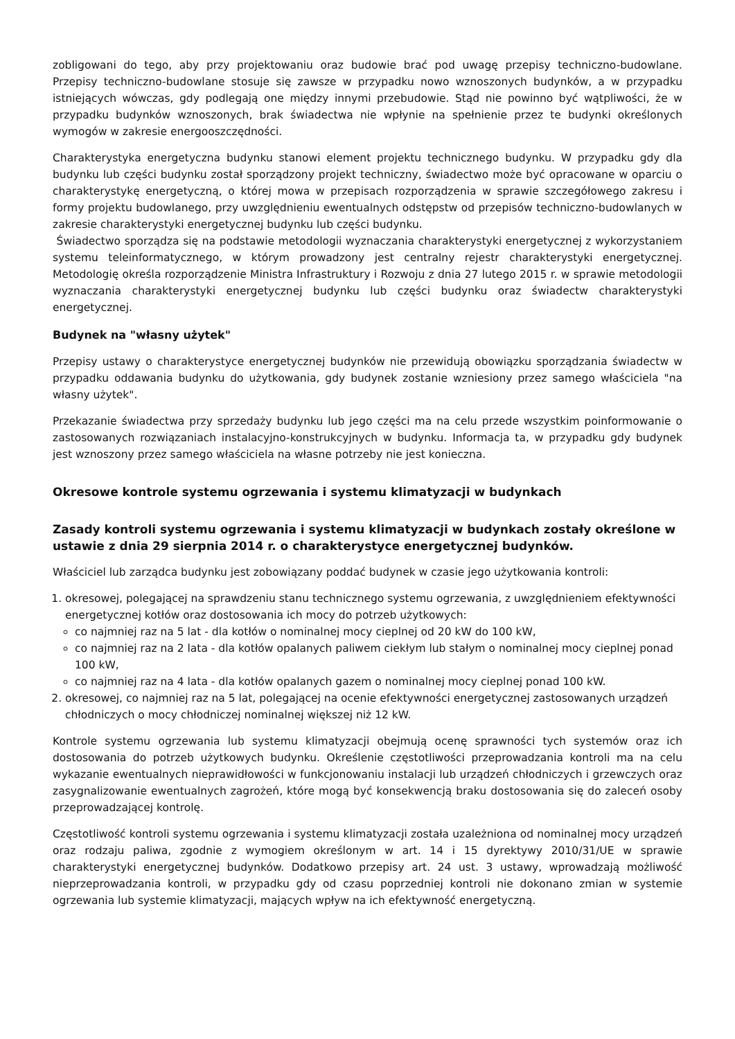zobligowani do tego, aby przy projektowaniu oraz budowie brać pod uwagę przepisy techniczno-budowlane. Przepisy techniczno-budowlane stosuje się zawsze w przypadku nowo wznoszonych budynków, a w przypadku istniejących wówczas, gdy podlegają one między innymi przebudowie. Stąd nie powinno być wątpliwości, że w przypadku budynków wznoszonych, brak świadectwa nie wpłynie na spełnienie przez te budynki określonych wymogów w zakresie energooszczędności.
Charakterystyka energetyczna budynku stanowi element projektu technicznego budynku. W przypadku gdy dla budynku lub części budynku został sporządzony projekt techniczny, świadectwo może być opracowane w oparciu o charakterystykę energetyczną, o której mowa w przepisach rozporządzenia w sprawie szczegółowego zakresu i formy projektu budowlanego, przy uwzględnieniu ewentualnych odstępstw od przepisów techniczno-budowlanych w zakresie charakterystyki energetycznej budynku lub części budynku.
Świadectwo sporządza się na podstawie metodologii wyznaczania charakterystyki energetycznej z wykorzystaniem systemu teleinformatycznego, w którym prowadzony jest centralny rejestr charakterystyki energetycznej. Metodologię określa rozporządzenie Ministra Infrastruktury i Rozwoju z dnia 27 lutego 2015 r. w sprawie metodologii wyznaczania charakterystyki energetycznej budynku lub części budynku oraz świadectw charakterystyki energetycznej.
Budynek na "własny użytek"
Przepisy ustawy o charakterystyce energetycznej budynków nie przewidują obowiązku sporządzania świadectw w przypadku oddawania budynku do użytkowania, gdy budynek zostanie wzniesiony przez samego właściciela "na własny użytek".
Przekazanie świadectwa przy sprzedaży budynku lub jego części ma na celu przede wszystkim poinformowanie o zastosowanych rozwiązaniach instalacyjno-konstrukcyjnych w budynku. Informacja ta, w przypadku gdy budynek jest wznoszony przez samego właściciela na własne potrzeby nie jest konieczna.
Okresowe kontrole systemu ogrzewania i systemu klimatyzacji w budynkach
Zasady kontroli systemu ogrzewania i systemu klimatyzacji w budynkach zostały określone w ustawie z dnia 29 sierpnia 2014 r. o charakterystyce energetycznej budynków.
Właściciel lub zarządca budynku jest zobowiązany poddać budynek w czasie jego użytkowania kontroli:
1. okresowej, polegającej na sprawdzeniu stanu technicznego systemu ogrzewania, z uwzględnieniem efektywności energetycznej kotłów oraz dostosowania ich mocy do potrzeb użytkowych:
co najmniej raz na 5 lat - dla kotłów o nominalnej mocy cieplnej od 20 kW do 100 kW,
co najmniej raz na 2 lata - dla kotłów opalanych paliwem ciekłym lub stałym o nominalnej mocy cieplnej ponad 100 kW,
co najmniej raz na 4 lata - dla kotłów opalanych gazem o nominalnej mocy cieplnej ponad 100 kW.
2. okresowej, co najmniej raz na 5 lat, polegającej na ocenie efektywności energetycznej zastosowanych urządzeń chłodniczych o mocy chłodniczej nominalnej większej niż 12 kW.
Kontrole systemu ogrzewania lub systemu klimatyzacji obejmują ocenę sprawności tych systemów oraz ich dostosowania do potrzeb użytkowych budynku. Określenie częstotliwości przeprowadzania kontroli ma na celu wykazanie ewentualnych nieprawidłowości w funkcjonowaniu instalacji lub urządzeń chłodniczych i grzewczych oraz zasygnalizowanie ewentualnych zagrożeń, które mogą być konsekwencją braku dostosowania się do zaleceń osoby przeprowadzającej kontrolę.
Częstotliwość kontroli systemu ogrzewania i systemu klimatyzacji została uzależniona od nominalnej mocy urządzeń oraz rodzaju paliwa, zgodnie z wymogiem określonym w art. 14 i 15 dyrektywy 2010/31/UE w sprawie charakterystyki energetycznej budynków. Dodatkowo przepisy art. 24 ust. 3 ustawy, wprowadzają możliwość nieprzeprowadzania kontroli, w przypadku gdy od czasu poprzedniej kontroli nie dokonano zmian w systemie ogrzewania lub systemie klimatyzacji, mających wpływ na ich efektywność energetyczną.